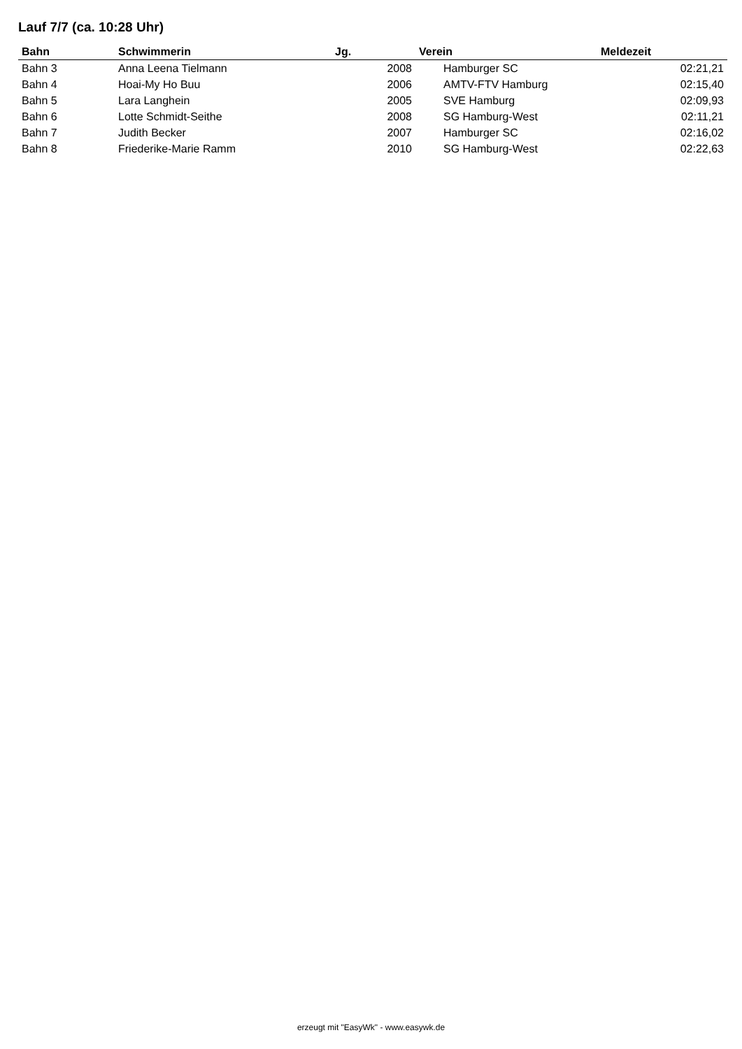Lauf 7/7 (ca. 10:28 Uhr)
| Bahn | Schwimmerin | Jg. | Verein | Meldezeit |
| --- | --- | --- | --- | --- |
| Bahn 3 | Anna Leena Tielmann | 2008 | Hamburger SC | 02:21,21 |
| Bahn 4 | Hoai-My Ho Buu | 2006 | AMTV-FTV Hamburg | 02:15,40 |
| Bahn 5 | Lara Langhein | 2005 | SVE Hamburg | 02:09,93 |
| Bahn 6 | Lotte Schmidt-Seithe | 2008 | SG Hamburg-West | 02:11,21 |
| Bahn 7 | Judith Becker | 2007 | Hamburger SC | 02:16,02 |
| Bahn 8 | Friederike-Marie Ramm | 2010 | SG Hamburg-West | 02:22,63 |
erzeugt mit "EasyWk" - www.easywk.de